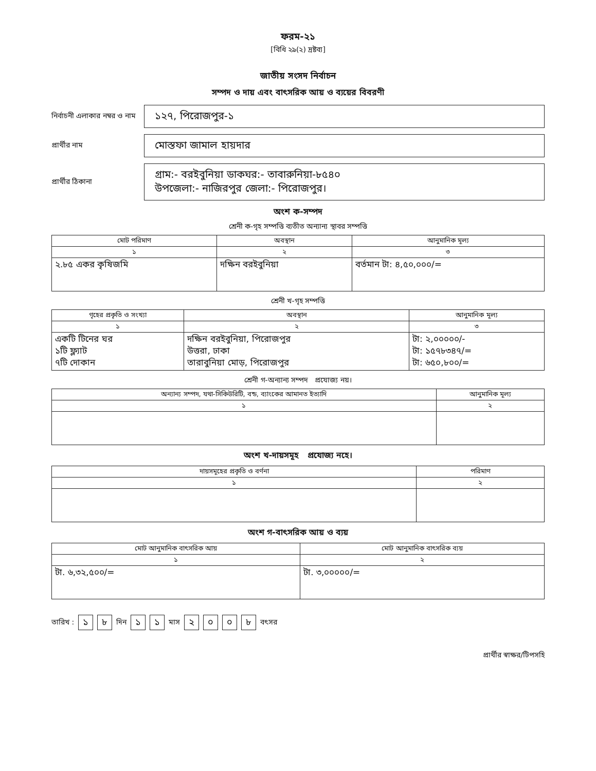ফরম-২১
[বিধি ২৯(২) দ্রষ্টব্য]
জাতীয় সংসদ নির্বাচন
সম্পদ ও দায় এবং বাৎসরিক আয় ও ব্যয়ের বিবরণী
নির্বাচনী এলাকার নম্বর ও নাম
১২৭, পিরোজপুর-১
প্রার্থীর নাম
মোস্তফা জামাল হায়দার
প্রার্থীর ঠিকানা
গ্রাম:- বরইবুনিয়া ডাকঘর:- তাবারুনিয়া-৮৫৪০
উপজেলা:- নাজিরপুর জেলা:- পিরোজপুর।
অংশ ক-সম্পদ
শ্রেনী ক-গৃহ সম্পত্তি ব্যতীত অন্যান্য স্থাবর সম্পত্তি
| মোট পরিমাণ | অবস্থান | আনুমানিক মূল্য |
| --- | --- | --- |
| ১ | ২ | ৩ |
| ২.৮৫ একর কৃষিজমি | দক্ষিন বরইবুনিয়া | বর্তমান টা: ৪,৫০,০০০/= |
শ্রেনী খ-গৃহ সম্পত্তি
| গৃহের প্রকৃতি ও সংখ্যা | অবস্থান | আনুমানিক মূল্য |
| --- | --- | --- |
| ১ | ২ | ৩ |
| একটি টিনের ঘর ১টি ফ্ল্যাট ৭টি দোকান | দক্ষিন বরইবুনিয়া, পিরোজপুর উত্তরা, ঢাকা তারাবুনিয়া মোড়, পিরোজপুর | টা: ২,০০০০০/- টা: ১৫৭৮৩৪৭/= টা: ৬৫০,৮০০/= |
শ্রেনী গ-অন্যান্য সম্পদ প্রযোজ্য নয়।
| অন্যান্য সম্পদ, যথা-সিকিউরিটি, বন্ড, ব্যাংকের আমানত ইত্যাদি | আনুমানিক মূল্য |
| --- | --- |
| ১ | ২ |
অংশ খ-দায়সমূহ প্রযোজ্য নহে।
| দায়সমূহের প্রকৃতি ও বর্ণনা | পরিমাণ |
| --- | --- |
| ১ | ২ |
অংশ গ-বাৎসরিক আয় ও ব্যয়
| মোট আনুমানিক বাৎসরিক আয় | মোট আনুমানিক বাৎসরিক ব্যয় |
| --- | --- |
| ১ | ২ |
| টা. ৬,৩২,৫০০/= | টা. ৩,০০০০০/= |
তারিখ : ১ ৮ দিন ১ ১ মাস ২০০৮ বৎসর
প্রার্থীর স্বাক্ষর/টিপসহি